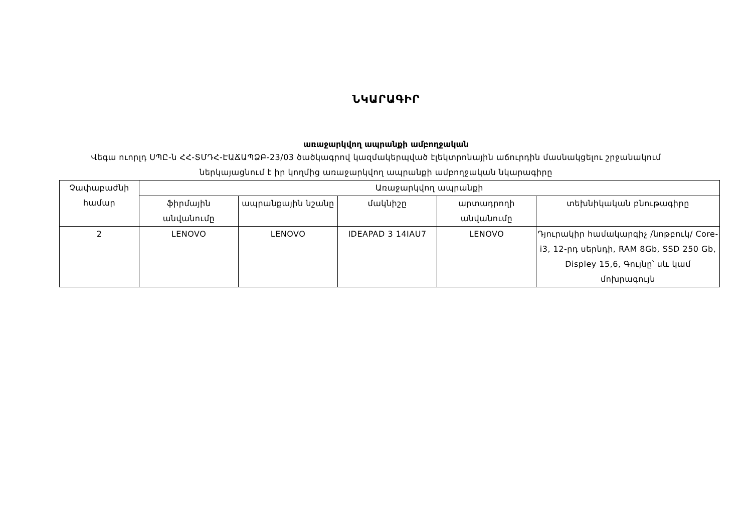ՆԿԱՐԱԳԻՐ
առաջարկվող ապրանքի ամբողջական
Վեգա ուորլդ ՍՊԸ-ն ՀՀ-ՏՄԴՀ-ԷԱՃԱՊՁԲ-23/03 ծածկագրով կազմակերպված էլեկտրոնային աճուրդին մասնակցելու շրջանակում ներկայացնում է իր կողմից առաջարկվող ապրանքի ամբողջական նկարագիրը
| Չափաբաժնի համար | Առաջարկվող ապրանքի | | | | |
| --- | --- | --- | --- | --- | --- |
| | ֆիրմային անվանումը | ապրանքային նշանը | մակնիշը | արտադրողի անվանումը | տեխնիկական բնութագիրը |
| 2 | LENOVO | LENOVO | IDEAPAD 3 14IAU7 | LENOVO | Դյուրակիր համակարգիչ /նոթբուկ/ Core-i3, 12-րդ սերնդի, RAM 8Gb, SSD 250 Gb, Displey 15,6, Գույնը՝ սև կամ մոխրագույն |